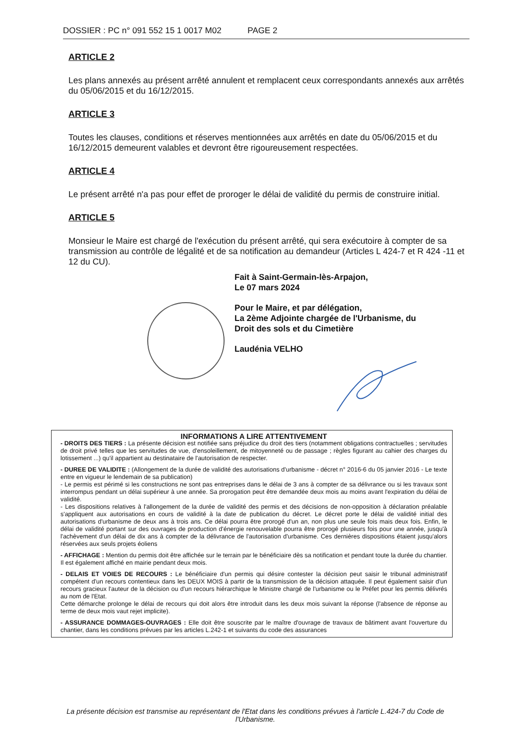DOSSIER : PC n° 091 552 15 1 0017 M02 PAGE 2
ARTICLE 2
Les plans annexés au présent arrêté annulent et remplacent ceux correspondants annexés aux arrêtés du 05/06/2015 et du 16/12/2015.
ARTICLE 3
Toutes les clauses, conditions et réserves mentionnées aux arrêtés en date du 05/06/2015 et du 16/12/2015 demeurent valables et devront être rigoureusement respectées.
ARTICLE 4
Le présent arrêté n'a pas pour effet de proroger le délai de validité du permis de construire initial.
ARTICLE 5
Monsieur le Maire est chargé de l'exécution du présent arrêté, qui sera exécutoire à compter de sa transmission au contrôle de légalité et de sa notification au demandeur (Articles L 424-7 et R 424 -11 et 12 du CU).
Fait à Saint-Germain-lès-Arpajon,
Le 07 mars 2024
Pour le Maire, et par délégation,
La 2ème Adjointe chargée de l'Urbanisme, du
Droit des sols et du Cimetière
Laudénia VELHO
INFORMATIONS A LIRE ATTENTIVEMENT
- DROITS DES TIERS : La présente décision est notifiée sans préjudice du droit des tiers (notamment obligations contractuelles ; servitudes de droit privé telles que les servitudes de vue, d'ensoleillement, de mitoyenneté ou de passage ; règles figurant au cahier des charges du lotissement ...) qu'il appartient au destinataire de l'autorisation de respecter.
- DUREE DE VALIDITE : (Allongement de la durée de validité des autorisations d'urbanisme - décret n° 2016-6 du 05 janvier 2016 - Le texte entre en vigueur le lendemain de sa publication)
- Le permis est périmé si les constructions ne sont pas entreprises dans le délai de 3 ans à compter de sa délivrance ou si les travaux sont interrompus pendant un délai supérieur à une année. Sa prorogation peut être demandée deux mois au moins avant l'expiration du délai de validité.
- Les dispositions relatives à l'allongement de la durée de validité des permis et des décisions de non-opposition à déclaration préalable s'appliquent aux autorisations en cours de validité à la date de publication du décret. Le décret porte le délai de validité initial des autorisations d'urbanisme de deux ans à trois ans. Ce délai pourra être prorogé d'un an, non plus une seule fois mais deux fois. Enfin, le délai de validité portant sur des ouvrages de production d'énergie renouvelable pourra être prorogé plusieurs fois pour une année, jusqu'à l'achèvement d'un délai de dix ans à compter de la délivrance de l'autorisation d'urbanisme. Ces dernières dispositions étaient jusqu'alors réservées aux seuls projets éoliens
- AFFICHAGE : Mention du permis doit être affichée sur le terrain par le bénéficiaire dès sa notification et pendant toute la durée du chantier. Il est également affiché en mairie pendant deux mois.
- DELAIS ET VOIES DE RECOURS : Le bénéficiaire d'un permis qui désire contester la décision peut saisir le tribunal administratif compétent d'un recours contentieux dans les DEUX MOIS à partir de la transmission de la décision attaquée. Il peut également saisir d'un recours gracieux l'auteur de la décision ou d'un recours hiérarchique le Ministre chargé de l'urbanisme ou le Préfet pour les permis délivrés au nom de l'Etat.
Cette démarche prolonge le délai de recours qui doit alors être introduit dans les deux mois suivant la réponse (l'absence de réponse au terme de deux mois vaut rejet implicite).
- ASSURANCE DOMMAGES-OUVRAGES : Elle doit être souscrite par le maître d'ouvrage de travaux de bâtiment avant l'ouverture du chantier, dans les conditions prévues par les articles L.242-1 et suivants du code des assurances
La présente décision est transmise au représentant de l'Etat dans les conditions prévues à l'article L.424-7 du Code de l'Urbanisme.